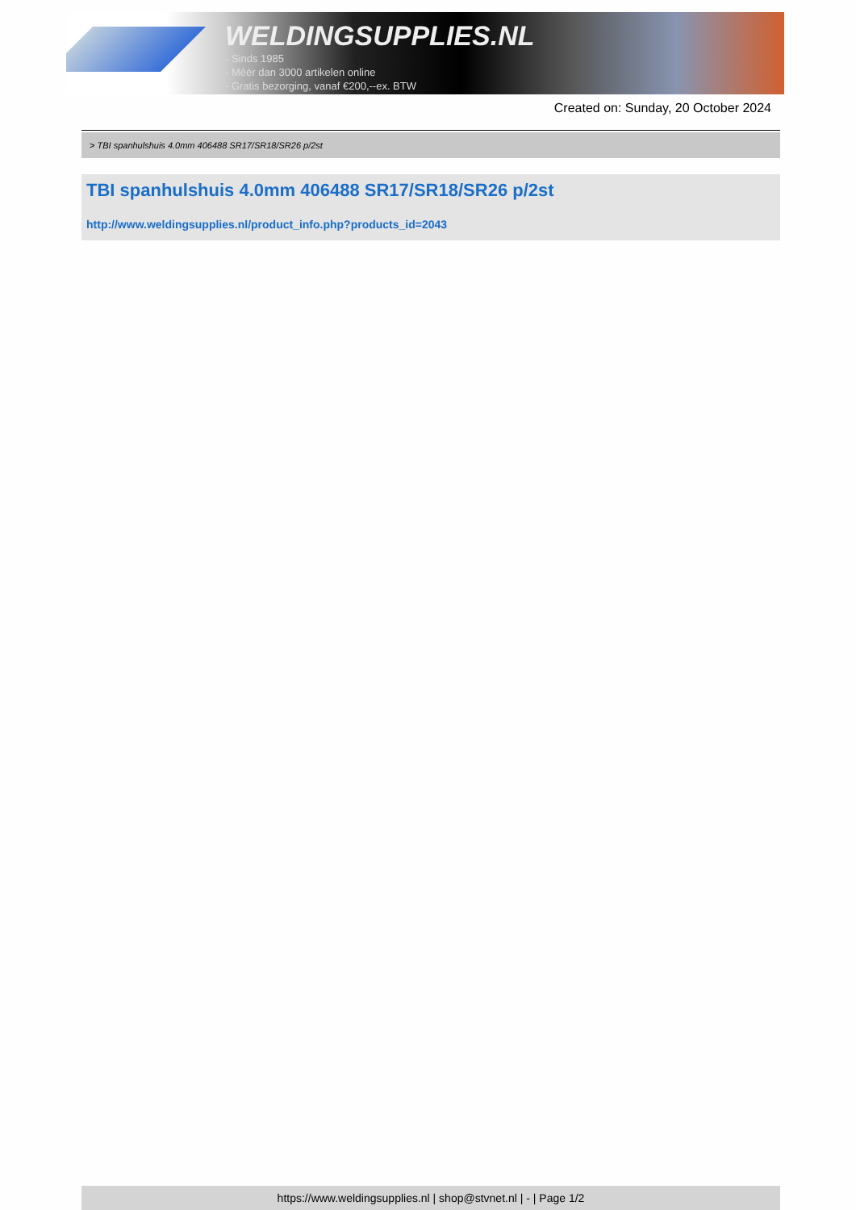WELDINGSUPPLIES.NL
- Sinds 1985
- Méér dan 3000 artikelen online
- Gratis bezorging, vanaf €200,--ex. BTW
Created on: Sunday, 20 October 2024
> TBI spanhulshuis 4.0mm 406488 SR17/SR18/SR26 p/2st
TBI spanhulshuis 4.0mm 406488 SR17/SR18/SR26 p/2st
http://www.weldingsupplies.nl/product_info.php?products_id=2043
https://www.weldingsupplies.nl | shop@stvnet.nl | - | Page 1/2